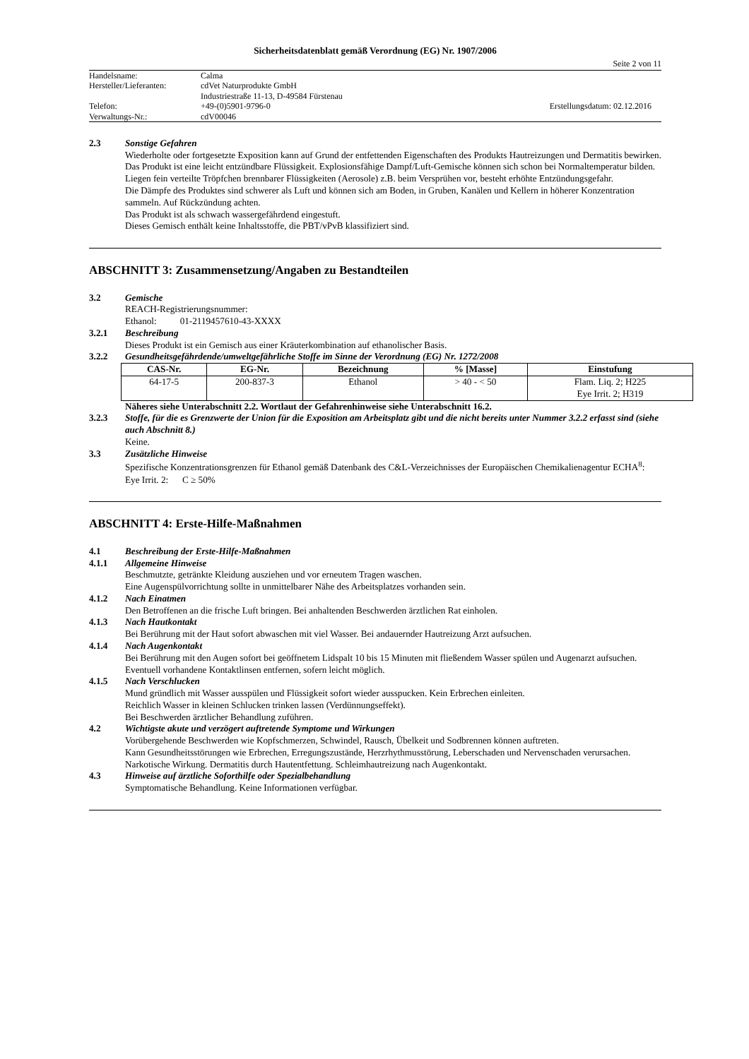Sicherheitsdatenblatt gemäß Verordnung (EG) Nr. 1907/2006
Seite 2 von 11
| Handelsname: | Calma | |
| Hersteller/Lieferanten: | cdVet Naturprodukte GmbH | |
| | Industriestraße 11-13, D-49584 Fürstenau | |
| Telefon: | +49-(0)5901-9796-0 | Erstellungsdatum: 02.12.2016 |
| Verwaltungs-Nr.: | cdV00046 | |
2.3 Sonstige Gefahren
Wiederholte oder fortgesetzte Exposition kann auf Grund der entfettenden Eigenschaften des Produkts Hautreizungen und Dermatitis bewirken.
Das Produkt ist eine leicht entzündbare Flüssigkeit. Explosionsfähige Dampf/Luft-Gemische können sich schon bei Normaltemperatur bilden.
Liegen fein verteilte Tröpfchen brennbarer Flüssigkeiten (Aerosole) z.B. beim Versprühen vor, besteht erhöhte Entzündungsgefahr.
Die Dämpfe des Produktes sind schwerer als Luft und können sich am Boden, in Gruben, Kanälen und Kellern in höherer Konzentration sammeln. Auf Rückzündung achten.
Das Produkt ist als schwach wassergefährdend eingestuft.
Dieses Gemisch enthält keine Inhaltsstoffe, die PBT/vPvB klassifiziert sind.
ABSCHNITT 3: Zusammensetzung/Angaben zu Bestandteilen
3.2 Gemische
REACH-Registrierungsnummer:
Ethanol: 01-2119457610-43-XXXX
3.2.1 Beschreibung
Dieses Produkt ist ein Gemisch aus einer Kräuterkombination auf ethanolischer Basis.
3.2.2 Gesundheitsgefährdende/umweltgefährliche Stoffe im Sinne der Verordnung (EG) Nr. 1272/2008
| CAS-Nr. | EG-Nr. | Bezeichnung | % [Masse] | Einstufung |
| --- | --- | --- | --- | --- |
| 64-17-5 | 200-837-3 | Ethanol | > 40 - < 50 | Flam. Liq. 2; H225 Eye Irrit. 2; H319 |
Näheres siehe Unterabschnitt 2.2. Wortlaut der Gefahrenhinweise siehe Unterabschnitt 16.2.
3.2.3 Stoffe, für die es Grenzwerte der Union für die Exposition am Arbeitsplatz gibt und die nicht bereits unter Nummer 3.2.2 erfasst sind (siehe auch Abschnitt 8.)
Keine.
3.3 Zusätzliche Hinweise
Spezifische Konzentrationsgrenzen für Ethanol gemäß Datenbank des C&L-Verzeichnisses der Europäischen Chemikalienagentur ECHA<sup>8</sup>:
Eye Irrit. 2: C ≥ 50%
ABSCHNITT 4: Erste-Hilfe-Maßnahmen
4.1 Beschreibung der Erste-Hilfe-Maßnahmen
4.1.1 Allgemeine Hinweise
Beschmutzte, getränkte Kleidung ausziehen und vor erneutem Tragen waschen.
Eine Augenspülvorrichtung sollte in unmittelbarer Nähe des Arbeitsplatzes vorhanden sein.
4.1.2 Nach Einatmen
Den Betroffenen an die frische Luft bringen. Bei anhaltenden Beschwerden ärztlichen Rat einholen.
4.1.3 Nach Hautkontakt
Bei Berührung mit der Haut sofort abwaschen mit viel Wasser. Bei andauernder Hautreizung Arzt aufsuchen.
4.1.4 Nach Augenkontakt
Bei Berührung mit den Augen sofort bei geöffnetem Lidspalt 10 bis 15 Minuten mit fließendem Wasser spülen und Augenarzt aufsuchen. Eventuell vorhandene Kontaktlinsen entfernen, sofern leicht möglich.
4.1.5 Nach Verschlucken
Mund gründlich mit Wasser ausspülen und Flüssigkeit sofort wieder ausspucken. Kein Erbrechen einleiten.
Reichlich Wasser in kleinen Schlucken trinken lassen (Verdünnungseffekt).
Bei Beschwerden ärztlicher Behandlung zuführen.
4.2 Wichtigste akute und verzögert auftretende Symptome und Wirkungen
Vorübergehende Beschwerden wie Kopfschmerzen, Schwindel, Rausch, Übelkeit und Sodbrennen können auftreten.
Kann Gesundheitsstörungen wie Erbrechen, Erregungszustände, Herzrhythmusstörung, Leberschaden und Nervenschaden verursachen.
Narkotische Wirkung. Dermatitis durch Hautentfettung. Schleimhautreizung nach Augenkontakt.
4.3 Hinweise auf ärztliche Soforthilfe oder Spezialbehandlung
Symptomatische Behandlung. Keine Informationen verfügbar.